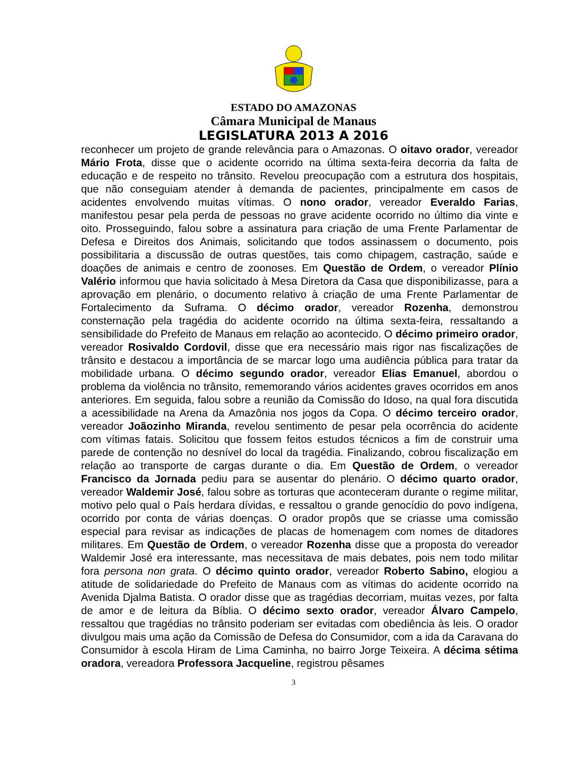ESTADO DO AMAZONAS
Câmara Municipal de Manaus
LEGISLATURA 2013 A 2016
reconhecer um projeto de grande relevância para o Amazonas. O oitavo orador, vereador Mário Frota, disse que o acidente ocorrido na última sexta-feira decorria da falta de educação e de respeito no trânsito. Revelou preocupação com a estrutura dos hospitais, que não conseguiam atender à demanda de pacientes, principalmente em casos de acidentes envolvendo muitas vítimas. O nono orador, vereador Everaldo Farias, manifestou pesar pela perda de pessoas no grave acidente ocorrido no último dia vinte e oito. Prosseguindo, falou sobre a assinatura para criação de uma Frente Parlamentar de Defesa e Direitos dos Animais, solicitando que todos assinassem o documento, pois possibilitaria a discussão de outras questões, tais como chipagem, castração, saúde e doações de animais e centro de zoonoses. Em Questão de Ordem, o vereador Plínio Valério informou que havia solicitado à Mesa Diretora da Casa que disponibilizasse, para a aprovação em plenário, o documento relativo à criação de uma Frente Parlamentar de Fortalecimento da Suframa. O décimo orador, vereador Rozenha, demonstrou consternação pela tragédia do acidente ocorrido na última sexta-feira, ressaltando a sensibilidade do Prefeito de Manaus em relação ao acontecido. O décimo primeiro orador, vereador Rosivaldo Cordovil, disse que era necessário mais rigor nas fiscalizações de trânsito e destacou a importância de se marcar logo uma audiência pública para tratar da mobilidade urbana. O décimo segundo orador, vereador Elias Emanuel, abordou o problema da violência no trânsito, rememorando vários acidentes graves ocorridos em anos anteriores. Em seguida, falou sobre a reunião da Comissão do Idoso, na qual fora discutida a acessibilidade na Arena da Amazônia nos jogos da Copa. O décimo terceiro orador, vereador Joãozinho Miranda, revelou sentimento de pesar pela ocorrência do acidente com vítimas fatais. Solicitou que fossem feitos estudos técnicos a fim de construir uma parede de contenção no desnível do local da tragédia. Finalizando, cobrou fiscalização em relação ao transporte de cargas durante o dia. Em Questão de Ordem, o vereador Francisco da Jornada pediu para se ausentar do plenário. O décimo quarto orador, vereador Waldemir José, falou sobre as torturas que aconteceram durante o regime militar, motivo pelo qual o País herdara dívidas, e ressaltou o grande genocídio do povo indígena, ocorrido por conta de várias doenças. O orador propôs que se criasse uma comissão especial para revisar as indicações de placas de homenagem com nomes de ditadores militares. Em Questão de Ordem, o vereador Rozenha disse que a proposta do vereador Waldemir José era interessante, mas necessitava de mais debates, pois nem todo militar fora persona non grata. O décimo quinto orador, vereador Roberto Sabino, elogiou a atitude de solidariedade do Prefeito de Manaus com as vítimas do acidente ocorrido na Avenida Djalma Batista. O orador disse que as tragédias decorriam, muitas vezes, por falta de amor e de leitura da Bíblia. O décimo sexto orador, vereador Álvaro Campelo, ressaltou que tragédias no trânsito poderiam ser evitadas com obediência às leis. O orador divulgou mais uma ação da Comissão de Defesa do Consumidor, com a ida da Caravana do Consumidor à escola Hiram de Lima Caminha, no bairro Jorge Teixeira. A décima sétima oradora, vereadora Professora Jacqueline, registrou pêsames
3